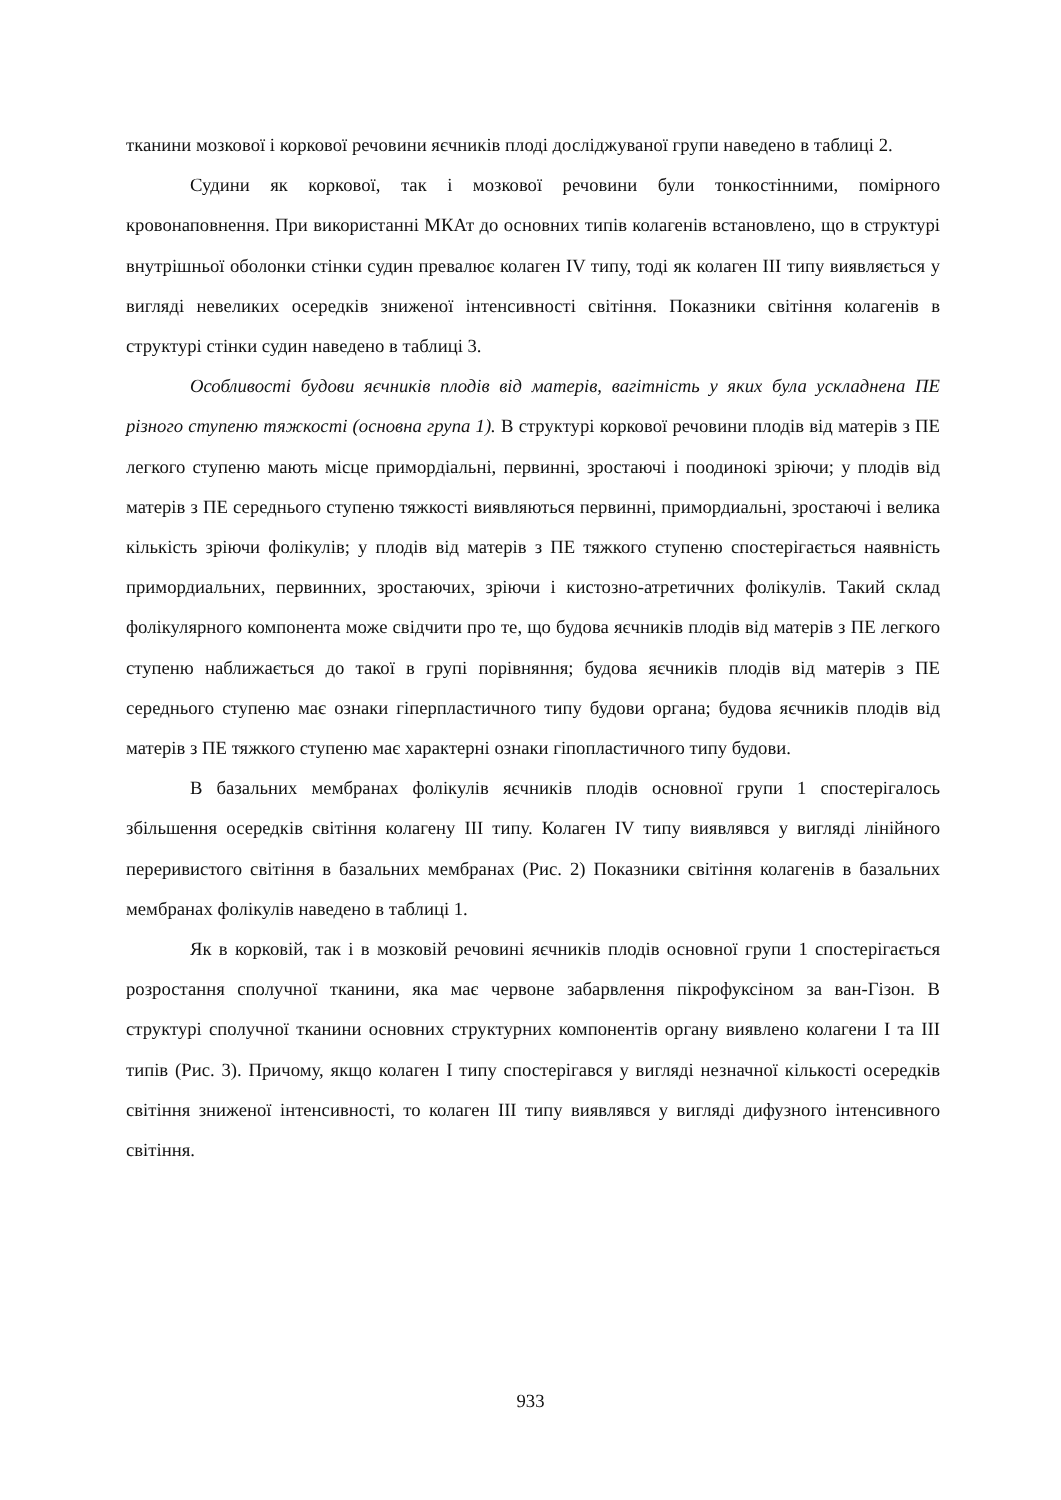тканини мозкової і коркової речовини яєчників плоді досліджуваної групи наведено в таблиці 2.
Судини як коркової, так і мозкової речовини були тонкостінними, помірного кровонаповнення. При використанні МКАт до основних типів колагенів встановлено, що в структурі внутрішньої оболонки стінки судин превалює колаген IV типу, тоді як колаген III типу виявляється у вигляді невеликих осередків зниженої інтенсивності світіння. Показники світіння колагенів в структурі стінки судин наведено в таблиці 3.
Особливості будови яєчників плодів від матерів, вагітність у яких була ускладнена ПЕ різного ступеню тяжкості (основна група 1). В структурі коркової речовини плодів від матерів з ПЕ легкого ступеню мають місце примордіальні, первинні, зростаючі і поодинокі зріючи; у плодів від матерів з ПЕ середнього ступеню тяжкості виявляються первинні, примордиальні, зростаючі і велика кількість зріючи фолікулів; у плодів від матерів з ПЕ тяжкого ступеню спостерігається наявність примордиальних, первинних, зростаючих, зріючи і кистозно-атретичних фолікулів. Такий склад фолікулярного компонента може свідчити про те, що будова яєчників плодів від матерів з ПЕ легкого ступеню наближається до такої в групі порівняння; будова яєчників плодів від матерів з ПЕ середнього ступеню має ознаки гіперпластичного типу будови органа; будова яєчників плодів від матерів з ПЕ тяжкого ступеню має характерні ознаки гіпопластичного типу будови.
В базальних мембранах фолікулів яєчників плодів основної групи 1 спостерігалось збільшення осередків світіння колагену III типу. Колаген IV типу виявлявся у вигляді лінійного переривистого світіння в базальних мембранах (Рис. 2) Показники світіння колагенів в базальних мембранах фолікулів наведено в таблиці 1.
Як в корковій, так і в мозковій речовині яєчників плодів основної групи 1 спостерігається розростання сполучної тканини, яка має червоне забарвлення пікрофуксіном за ван-Гізон. В структурі сполучної тканини основних структурних компонентів органу виявлено колагени I та III типів (Рис. 3). Причому, якщо колаген I типу спостерігався у вигляді незначної кількості осередків світіння зниженої інтенсивності, то колаген III типу виявлявся у вигляді дифузного інтенсивного світіння.
933